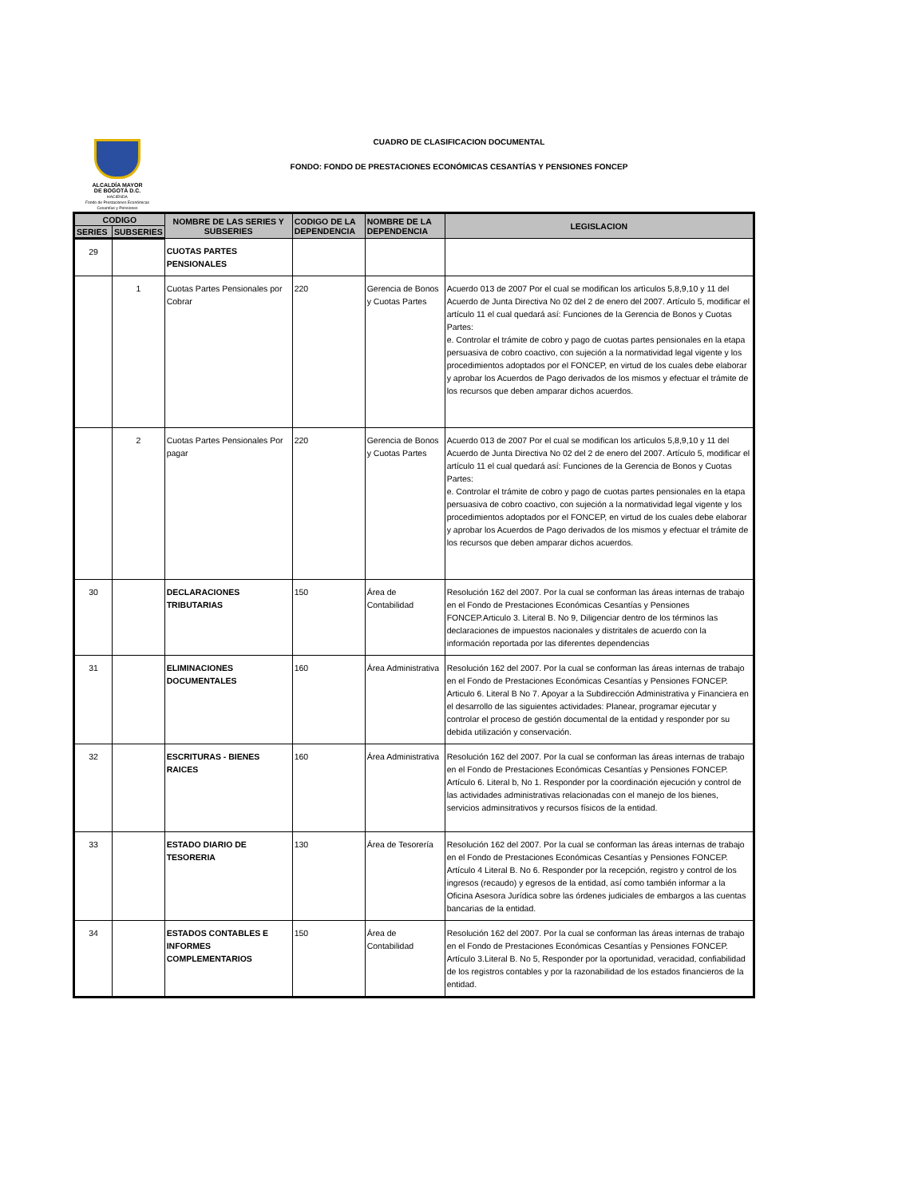ALCALDÍA MAYOR
DE BOGOTÁ D.C.
HACIENDA
Fondo de Prestaciones Económicas Cesantías y Pensiones
CUADRO DE CLASIFICACION DOCUMENTAL
FONDO: FONDO DE PRESTACIONES ECONÓMICAS CESANTÍAS Y PENSIONES FONCEP
| CODIGO | | NOMBRE DE LAS SERIES Y SUBSERIES | CODIGO DE LA DEPENDENCIA | NOMBRE DE LA DEPENDENCIA | LEGISLACION |
| --- | --- | --- | --- | --- | --- |
| SERIES | SUBSERIES | | | | |
| 29 | | CUOTAS PARTES PENSIONALES | | | |
| | 1 | Cuotas Partes Pensionales por Cobrar | 220 | Gerencia de Bonos y Cuotas Partes | Acuerdo 013 de 2007 Por el cual se modifican los artìculos 5,8,9,10 y 11 del Acuerdo de Junta Directiva No 02 del 2 de enero del 2007. Artículo 5, modificar el artículo 11 el cual quedará así: Funciones de la Gerencia de Bonos y Cuotas Partes: e. Controlar el trámite de cobro y pago de cuotas partes pensionales en la etapa persuasiva de cobro coactivo, con sujeción a la normatividad legal vigente y los procedimientos adoptados por el FONCEP, en virtud de los cuales debe elaborar y aprobar los Acuerdos de Pago derivados de los mismos y efectuar el trámite de los recursos que deben amparar dichos acuerdos. |
| | 2 | Cuotas Partes Pensionales Por pagar | 220 | Gerencia de Bonos y Cuotas Partes | Acuerdo 013 de 2007 Por el cual se modifican los artìculos 5,8,9,10 y 11 del Acuerdo de Junta Directiva No 02 del 2 de enero del 2007. Artículo 5, modificar el artículo 11 el cual quedará así: Funciones de la Gerencia de Bonos y Cuotas Partes: e. Controlar el trámite de cobro y pago de cuotas partes pensionales en la etapa persuasiva de cobro coactivo, con sujeción a la normatividad legal vigente y los procedimientos adoptados por el FONCEP, en virtud de los cuales debe elaborar y aprobar los Acuerdos de Pago derivados de los mismos y efectuar el trámite de los recursos que deben amparar dichos acuerdos. |
| 30 | | DECLARACIONES TRIBUTARIAS | 150 | Área de Contabilidad | Resolución 162 del 2007. Por la cual se conforman las áreas internas de trabajo en el Fondo de Prestaciones Económicas Cesantías y Pensiones FONCEP.Articulo 3. Literal B. No 9, Diligenciar dentro de los términos las declaraciones de impuestos nacionales y distritales de acuerdo con la información reportada por las diferentes dependencias |
| 31 | | ELIMINACIONES DOCUMENTALES | 160 | Área Administrativa | Resolución 162 del 2007. Por la cual se conforman las áreas internas de trabajo en el Fondo de Prestaciones Económicas Cesantías y Pensiones FONCEP. Articulo 6. Literal B No 7. Apoyar a la Subdirección Administrativa y Financiera en el desarrollo de las siguientes actividades: Planear, programar ejecutar y controlar el proceso de gestión documental de la entidad y responder por su debida utilización y conservación. |
| 32 | | ESCRITURAS - BIENES RAICES | 160 | Área Administrativa | Resolución 162 del 2007. Por la cual se conforman las áreas internas de trabajo en el Fondo de Prestaciones Económicas Cesantías y Pensiones FONCEP. Artículo 6. Literal b, No 1. Responder por la coordinación ejecución y control de las actividades administrativas relacionadas con el manejo de los bienes, servicios adminsitrativos y recursos físicos de la entidad. |
| 33 | | ESTADO DIARIO DE TESORERIA | 130 | Área de Tesorería | Resolución 162 del 2007. Por la cual se conforman las áreas internas de trabajo en el Fondo de Prestaciones Económicas Cesantías y Pensiones FONCEP. Artículo 4 Literal B. No 6. Responder por la recepción, registro y control de los ingresos (recaudo) y egresos de la entidad, así como también informar a la Oficina Asesora Jurídica sobre las órdenes judiciales de embargos a las cuentas bancarias de la entidad. |
| 34 | | ESTADOS CONTABLES E INFORMES COMPLEMENTARIOS | 150 | Área de Contabilidad | Resolución 162 del 2007. Por la cual se conforman las áreas internas de trabajo en el Fondo de Prestaciones Económicas Cesantías y Pensiones FONCEP. Artículo 3.Literal B. No 5, Responder por la oportunidad, veracidad, confiabilidad de los registros contables y por la razonabilidad de los estados financieros de la entidad. |